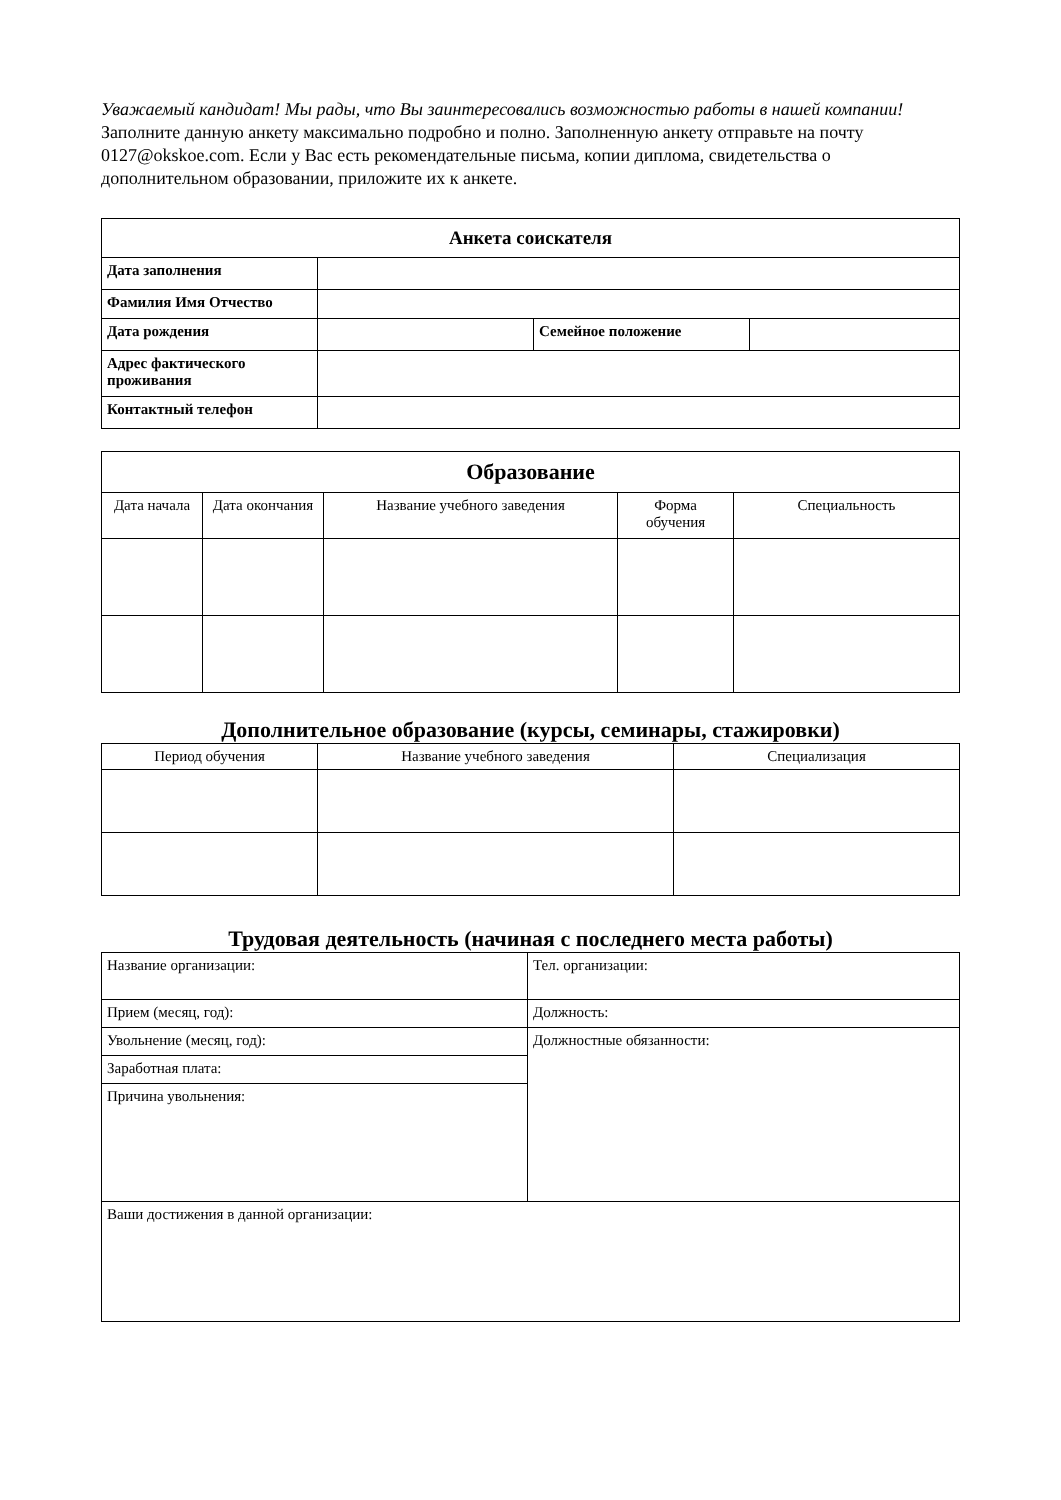Уважаемый кандидат! Мы рады, что Вы заинтересовались возможностью работы в нашей компании!
Заполните данную анкету максимально подробно и полно. Заполненную анкету отправьте на почту 0127@okskoe.com. Если у Вас есть рекомендательные письма, копии диплома, свидетельства о дополнительном образовании, приложите их к анкете.
| Анкета соискателя | | | |
| --- | --- | --- | --- |
| Дата заполнения | | | |
| Фамилия Имя Отчество | | | |
| Дата рождения | | Семейное положение | |
| Адрес фактического проживания | | | |
| Контактный телефон | | | |
| Образование | | | | |
| --- | --- | --- | --- | --- |
| Дата начала | Дата окончания | Название учебного заведения | Форма обучения | Специальность |
Дополнительное образование (курсы, семинары, стажировки)
| Период обучения | Название учебного заведения | Специализация |
| --- | --- | --- |
Трудовая деятельность (начиная с последнего места работы)
| Название организации: | Тел. организации: |
| Прием (месяц, год): | Должность: |
| Увольнение (месяц, год): | Должностные обязанности: |
| Заработная плата: | |
| Причина увольнения: | |
| Ваши достижения в данной организации: | |